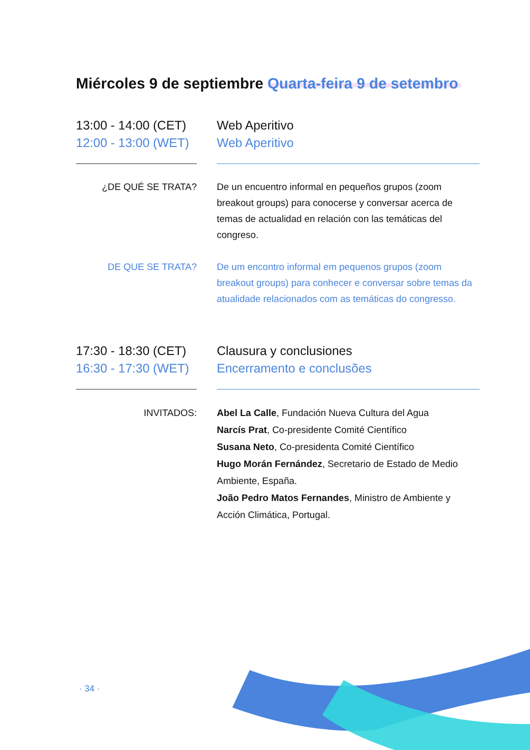Miércoles 9 de septiembre Quarta-feira 9 de setembro
13:00 - 14:00 (CET)
12:00 - 13:00 (WET)
Web Aperitivo
Web Aperitivo
¿DE QUÉ SE TRATA? De un encuentro informal en pequeños grupos (zoom breakout groups) para conocerse y conversar acerca de temas de actualidad en relación con las temáticas del congreso.
DE QUE SE TRATA? De um encontro informal em pequenos grupos (zoom breakout groups) para conhecer e conversar sobre temas da atualidade relacionados com as temáticas do congresso.
17:30 - 18:30 (CET)
16:30 - 17:30 (WET)
Clausura y conclusiones
Encerramento e conclusões
INVITADOS: Abel La Calle, Fundación Nueva Cultura del Agua
Narcís Prat, Co-presidente Comité Científico
Susana Neto, Co-presidenta Comité Científico
Hugo Morán Fernández, Secretario de Estado de Medio Ambiente, España.
João Pedro Matos Fernandes, Ministro de Ambiente y Acción Climática, Portugal.
· 34 ·